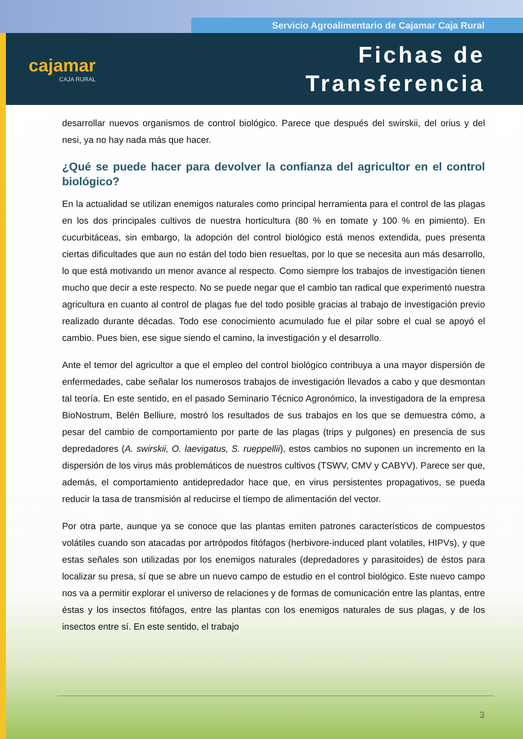Servicio Agroalimentario de Cajamar Caja Rural
cajamar
CAJA RURAL
Fichas de
Transferencia
desarrollar nuevos organismos de control biológico. Parece que después del swirskii, del orius y del nesi, ya no hay nada más que hacer.
¿Qué se puede hacer para devolver la confianza del agricultor en el control biológico?
En la actualidad se utilizan enemigos naturales como principal herramienta para el control de las plagas en los dos principales cultivos de nuestra horticultura (80 % en tomate y 100 % en pimiento). En cucurbitáceas, sin embargo, la adopción del control biológico está menos extendida, pues presenta ciertas dificultades que aun no están del todo bien resueltas, por lo que se necesita aun más desarrollo, lo que está motivando un menor avance al respecto. Como siempre los trabajos de investigación tienen mucho que decir a este respecto. No se puede negar que el cambio tan radical que experimentó nuestra agricultura en cuanto al control de plagas fue del todo posible gracias al trabajo de investigación previo realizado durante décadas. Todo ese conocimiento acumulado fue el pilar sobre el cual se apoyó el cambio. Pues bien, ese sigue siendo el camino, la investigación y el desarrollo.
Ante el temor del agricultor a que el empleo del control biológico contribuya a una mayor dispersión de enfermedades, cabe señalar los numerosos trabajos de investigación llevados a cabo y que desmontan tal teoría. En este sentido, en el pasado Seminario Técnico Agronómico, la investigadora de la empresa BioNostrum, Belén Belliure, mostró los resultados de sus trabajos en los que se demuestra cómo, a pesar del cambio de comportamiento por parte de las plagas (trips y pulgones) en presencia de sus depredadores (A. swirskii, O. laevigatus, S. rueppellii), estos cambios no suponen un incremento en la dispersión de los virus más problemáticos de nuestros cultivos (TSWV, CMV y CABYV). Parece ser que, además, el comportamiento antidepredador hace que, en virus persistentes propagativos, se pueda reducir la tasa de transmisión al reducirse el tiempo de alimentación del vector.
Por otra parte, aunque ya se conoce que las plantas emiten patrones característicos de compuestos volátiles cuando son atacadas por artrópodos fitófagos (herbivore-induced plant volatiles, HIPVs), y que estas señales son utilizadas por los enemigos naturales (depredadores y parasitoides) de éstos para localizar su presa, sí que se abre un nuevo campo de estudio en el control biológico. Este nuevo campo nos va a permitir explorar el universo de relaciones y de formas de comunicación entre las plantas, entre éstas y los insectos fitófagos, entre las plantas con los enemigos naturales de sus plagas, y de los insectos entre sí. En este sentido, el trabajo
3